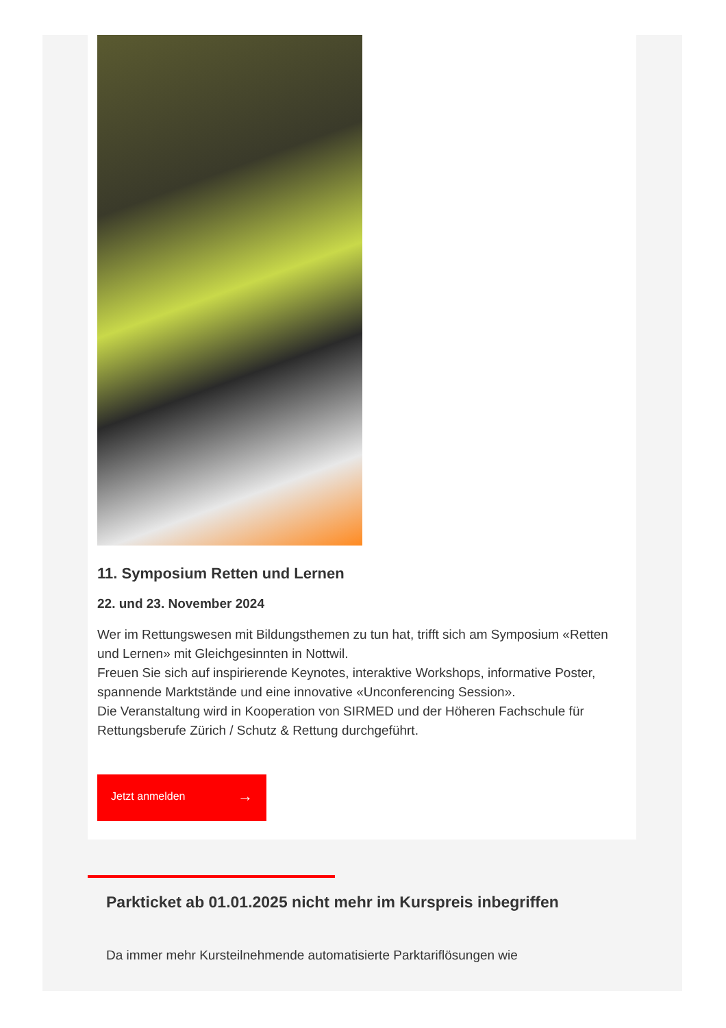11. Symposium Retten und Lernen
22. und 23. November 2024
Wer im Rettungswesen mit Bildungsthemen zu tun hat, trifft sich am Symposium «Retten und Lernen» mit Gleichgesinnten in Nottwil.
Freuen Sie sich auf inspirierende Keynotes, interaktive Workshops, informative Poster, spannende Marktstände und eine innovative «Unconferencing Session».
Die Veranstaltung wird in Kooperation von SIRMED und der Höheren Fachschule für Rettungsberufe Zürich / Schutz & Rettung durchgeführt.
Jetzt anmelden →
Parkticket ab 01.01.2025 nicht mehr im Kurspreis inbegriffen
Da immer mehr Kursteilnehmende automatisierte Parktariflösungen wie